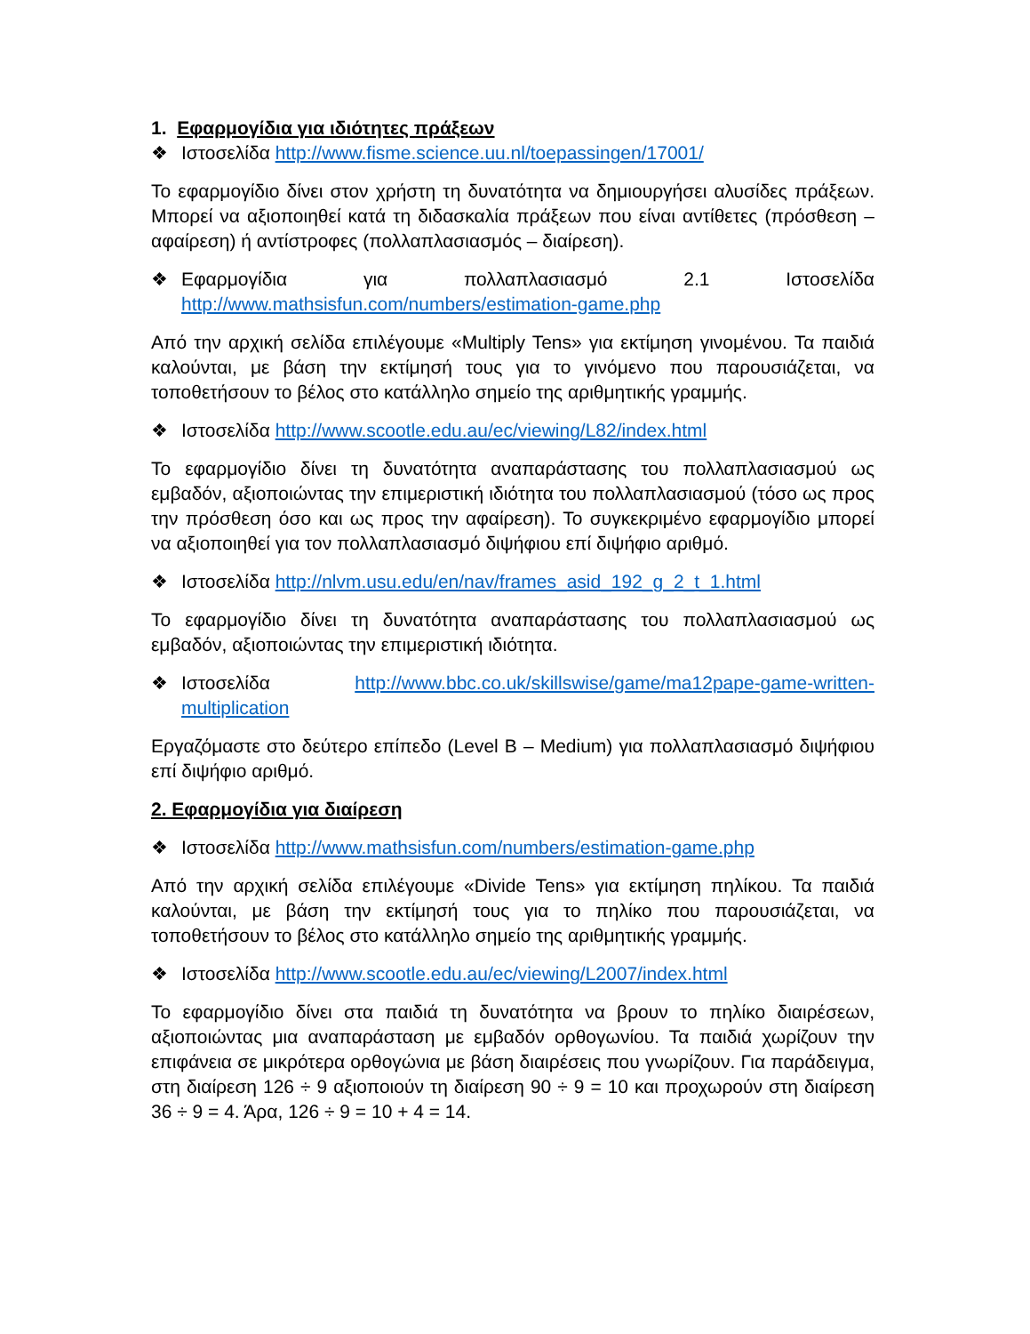1. Εφαρμογίδια για ιδιότητες πράξεων
❖ Ιστοσελίδα http://www.fisme.science.uu.nl/toepassingen/17001/
Το εφαρμογίδιο δίνει στον χρήστη τη δυνατότητα να δημιουργήσει αλυσίδες πράξεων. Μπορεί να αξιοποιηθεί κατά τη διδασκαλία πράξεων που είναι αντίθετες (πρόσθεση – αφαίρεση) ή αντίστροφες (πολλαπλασιασμός – διαίρεση).
❖ Εφαρμογίδια για πολλαπλασιασμό 2.1 Ιστοσελίδα
http://www.mathsisfun.com/numbers/estimation-game.php
Από την αρχική σελίδα επιλέγουμε «Multiply Tens» για εκτίμηση γινομένου. Τα παιδιά καλούνται, με βάση την εκτίμησή τους για το γινόμενο που παρουσιάζεται, να τοποθετήσουν το βέλος στο κατάλληλο σημείο της αριθμητικής γραμμής.
❖ Ιστοσελίδα http://www.scootle.edu.au/ec/viewing/L82/index.html
Το εφαρμογίδιο δίνει τη δυνατότητα αναπαράστασης του πολλαπλασιασμού ως εμβαδόν, αξιοποιώντας την επιμεριστική ιδιότητα του πολλαπλασιασμού (τόσο ως προς την πρόσθεση όσο και ως προς την αφαίρεση). Το συγκεκριμένο εφαρμογίδιο μπορεί να αξιοποιηθεί για τον πολλαπλασιασμό διψήφιου επί διψήφιο αριθμό.
❖ Ιστοσελίδα http://nlvm.usu.edu/en/nav/frames_asid_192_g_2_t_1.html
Το εφαρμογίδιο δίνει τη δυνατότητα αναπαράστασης του πολλαπλασιασμού ως εμβαδόν, αξιοποιώντας την επιμεριστική ιδιότητα.
❖ Ιστοσελίδα http://www.bbc.co.uk/skillswise/game/ma12pape-game-written-multiplication
Εργαζόμαστε στο δεύτερο επίπεδο (Level B – Medium) για πολλαπλασιασμό διψήφιου επί διψήφιο αριθμό.
2. Εφαρμογίδια για διαίρεση
❖ Ιστοσελίδα http://www.mathsisfun.com/numbers/estimation-game.php
Από την αρχική σελίδα επιλέγουμε «Divide Tens» για εκτίμηση πηλίκου. Τα παιδιά καλούνται, με βάση την εκτίμησή τους για το πηλίκο που παρουσιάζεται, να τοποθετήσουν το βέλος στο κατάλληλο σημείο της αριθμητικής γραμμής.
❖ Ιστοσελίδα http://www.scootle.edu.au/ec/viewing/L2007/index.html
Το εφαρμογίδιο δίνει στα παιδιά τη δυνατότητα να βρουν το πηλίκο διαιρέσεων, αξιοποιώντας μια αναπαράσταση με εμβαδόν ορθογωνίου. Τα παιδιά χωρίζουν την επιφάνεια σε μικρότερα ορθογώνια με βάση διαιρέσεις που γνωρίζουν. Για παράδειγμα, στη διαίρεση 126 ÷ 9 αξιοποιούν τη διαίρεση 90 ÷ 9 = 10 και προχωρούν στη διαίρεση 36 ÷ 9 = 4. Άρα, 126 ÷ 9 = 10 + 4 = 14.